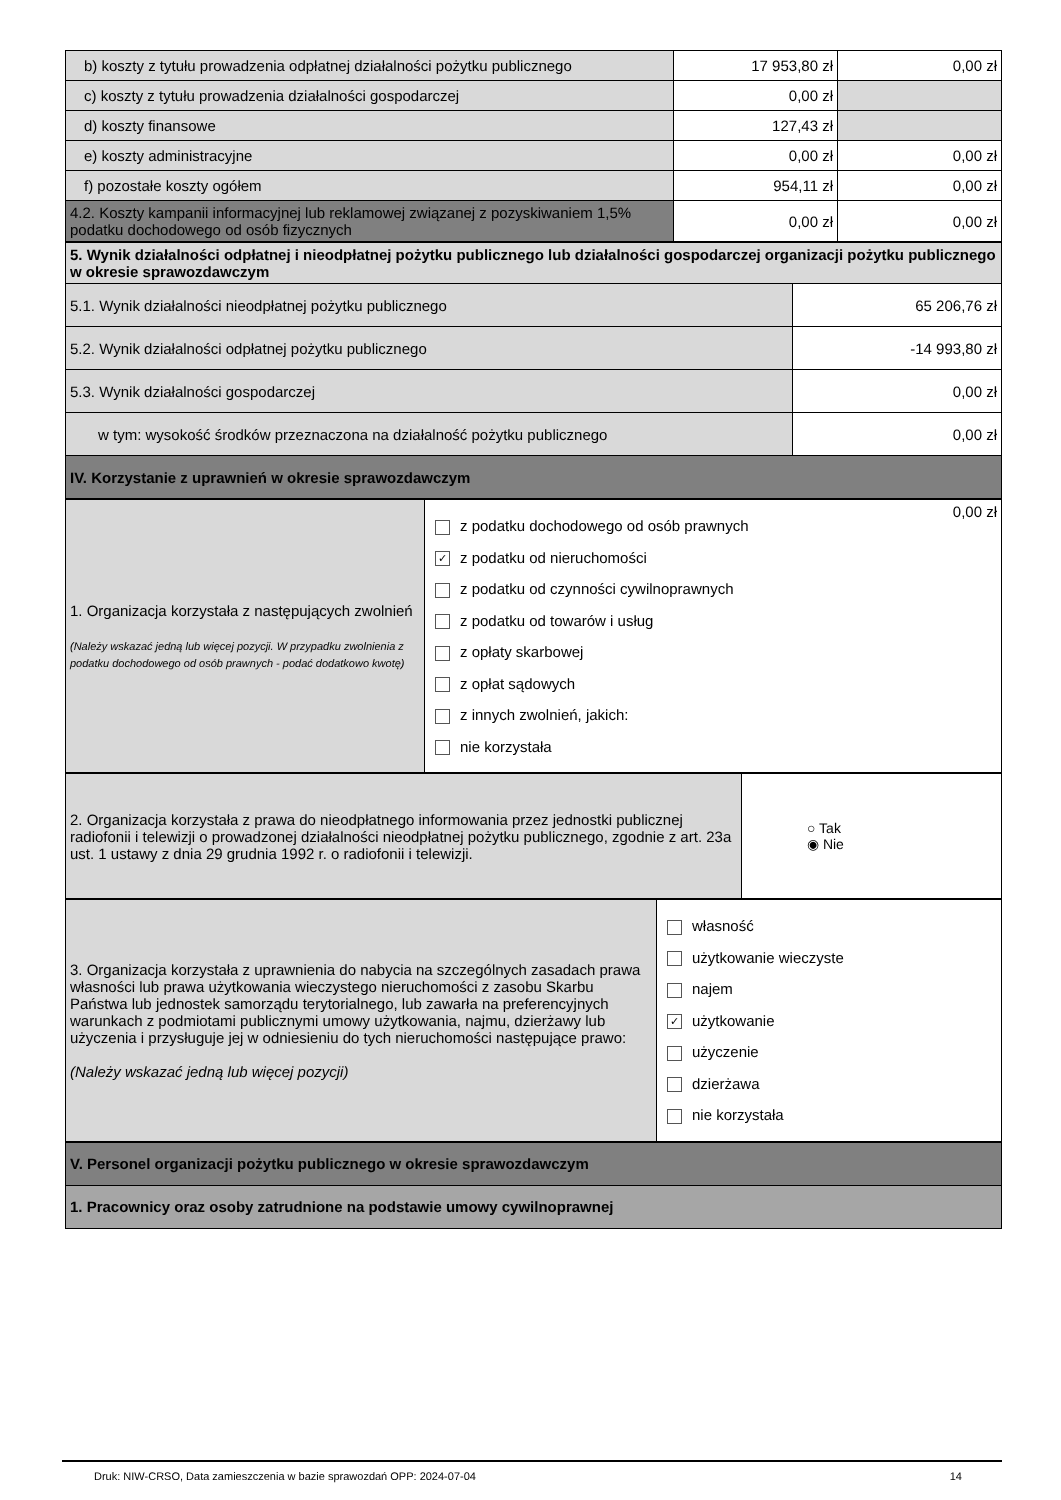| b) koszty z tytułu prowadzenia odpłatnej działalności pożytku publicznego | 17 953,80 zł | 0,00 zł |
| c) koszty z tytułu prowadzenia działalności gospodarczej | 0,00 zł | |
| d) koszty finansowe | 127,43 zł | |
| e) koszty administracyjne | 0,00 zł | 0,00 zł |
| f) pozostałe koszty ogółem | 954,11 zł | 0,00 zł |
| 4.2. Koszty kampanii informacyjnej lub reklamowej związanej z pozyskiwaniem 1,5% podatku dochodowego od osób fizycznych | 0,00 zł | 0,00 zł |
| 5. Wynik działalności odpłatnej i nieodpłatnej pożytku publicznego lub działalności gospodarczej organizacji pożytku publicznego w okresie sprawozdawczym | |
| 5.1. Wynik działalności nieodpłatnej pożytku publicznego | 65 206,76 zł |
| 5.2. Wynik działalności odpłatnej pożytku publicznego | -14 993,80 zł |
| 5.3. Wynik działalności gospodarczej | 0,00 zł |
| w tym: wysokość środków przeznaczona na działalność pożytku publicznego | 0,00 zł |
| IV. Korzystanie z uprawnień w okresie sprawozdawczym | |
| 1. Organizacja korzystała z następujących zwolnień (Należy wskazać jedną lub więcej pozycji. W przypadku zwolnienia z podatku dochodowego od osób prawnych - podać dodatkowo kwotę) | 0,00 zł z podatku dochodowego od osób prawnych ✓ z podatku od nieruchomości z podatku od czynności cywilnoprawnych z podatku od towarów i usług z opłaty skarbowej z opłat sądowych z innych zwolnień, jakich: nie korzystała |
| 2. Organizacja korzystała z prawa do nieodpłatnego informowania przez jednostki publicznej radiofonii i telewizji o prowadzonej działalności nieodpłatnej pożytku publicznego, zgodnie z art. 23a ust. 1 ustawy z dnia 29 grudnia 1992 r. o radiofonii i telewizji. | ○ Tak ◉ Nie |
| 3. Organizacja korzystała z uprawnienia do nabycia na szczególnych zasadach prawa własności lub prawa użytkowania wieczystego nieruchomości z zasobu Skarbu Państwa lub jednostek samorządu terytorialnego, lub zawarła na preferencyjnych warunkach z podmiotami publicznymi umowy użytkowania, najmu, dzierżawy lub użyczenia i przysługuje jej w odniesieniu do tych nieruchomości następujące prawo: (Należy wskazać jedną lub więcej pozycji) | własność użytkowanie wieczyste najem ✓ użytkowanie użyczenie dzierżawa nie korzystała |
| V. Personel organizacji pożytku publicznego w okresie sprawozdawczym |
| 1. Pracownicy oraz osoby zatrudnione na podstawie umowy cywilnoprawnej |
Druk: NIW-CRSO, Data zamieszczenia w bazie sprawozdań OPP: 2024-07-04 14